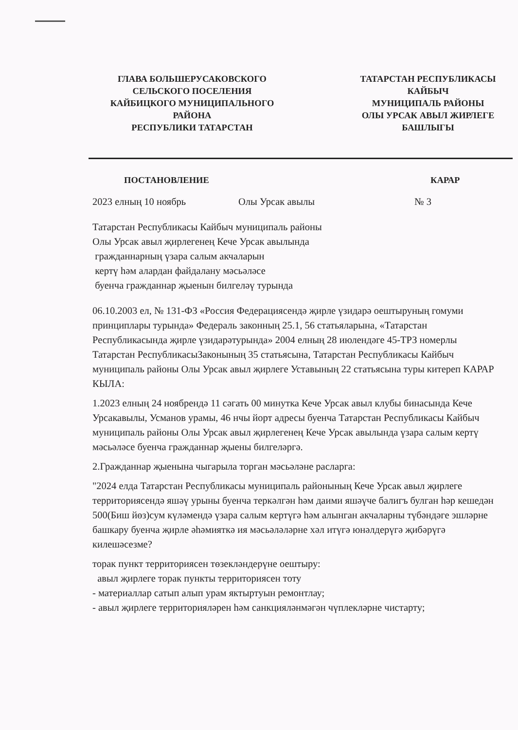ГЛАВА БОЛЬШЕРУСАКОВСКОГО
СЕЛЬСКОГО ПОСЕЛЕНИЯ
КАЙБИЦКОГО МУНИЦИПАЛЬНОГО
РАЙОНА
РЕСПУБЛИКИ ТАТАРСТАН
ТАТАРСТАН РЕСПУБЛИКАСЫ
КАЙБЫЧ
МУНИЦИПАЛЬ РАЙОНЫ
ОЛЫ УРСАК АВЫЛ ЖИРЛЕГЕ
БАШЛЫГЫ
ПОСТАНОВЛЕНИЕ КАРАР
2023 елның 10 ноябрь Олы Урсак авылы № 3
Татарстан Республикасы Кайбыч муниципаль районы
Олы Урсак авыл җирлегенең Кече Урсак авылында
гражданнарның үзара салым акчаларын
кертү һәм алардан файдалану мәсьәләсе
буенча гражданнар җыенын билгеләү турында
06.10.2003 ел, № 131-ФЗ «Россия Федерациясендә җирле үзидарә оештыруның гомуми принциплары турында» Федераль законның 25.1, 56 статьяларына, «Татарстан Республикасында җирле үзидарәтурында» 2004 елның 28 июлендәге 45-ТРЗ номерлы Татарстан РеспубликасыЗаконының 35 статьясына, Татарстан Республикасы Кайбыч муниципаль районы Олы Урсак авыл җирлеге Уставының 22 статьясына туры китереп КАРАР КЫЛА:
1.2023 елның 24 ноябрендә 11 сәгать 00 минутка Кече Урсак авыл клубы бинасында Кече Урсакавылы, Усманов урамы, 46 нчы йорт адресы буенча Татарстан Республикасы Кайбыч муниципаль районы Олы Урсак авыл җирлегенең Кече Урсак авылында үзара салым кертү мәсьәләсе буенча гражданнар җыены билгеләргә.
2.Гражданнар җыенына чыгарыла торган мәсьәләне расларга:
"2024 елда Татарстан Республикасы муниципаль районының Кече Урсак авыл җирлеге территориясендә яшәү урыны буенча теркәлгән һәм даими яшәүче балигъ булган һәр кешедән 500(Биш йөз)сум күләмендә үзара салым кертүгә һәм алынган акчаларны түбәндәге эшләрне башкару буенча җирле әһәмияткә ия мәсьәләләрне хәл итүгә юнәлдерүгә җибәрүгә килешәсезме?
торак пункт территориясен төзекләндерүне оештыру:
авыл җирлеге торак пункты территориясен тоту
- материаллар сатып алып урам яктыртуын ремонтлау;
- авыл җирлеге территорияләрен һәм санкцияләнмәгән чүплекләрне чистарту;